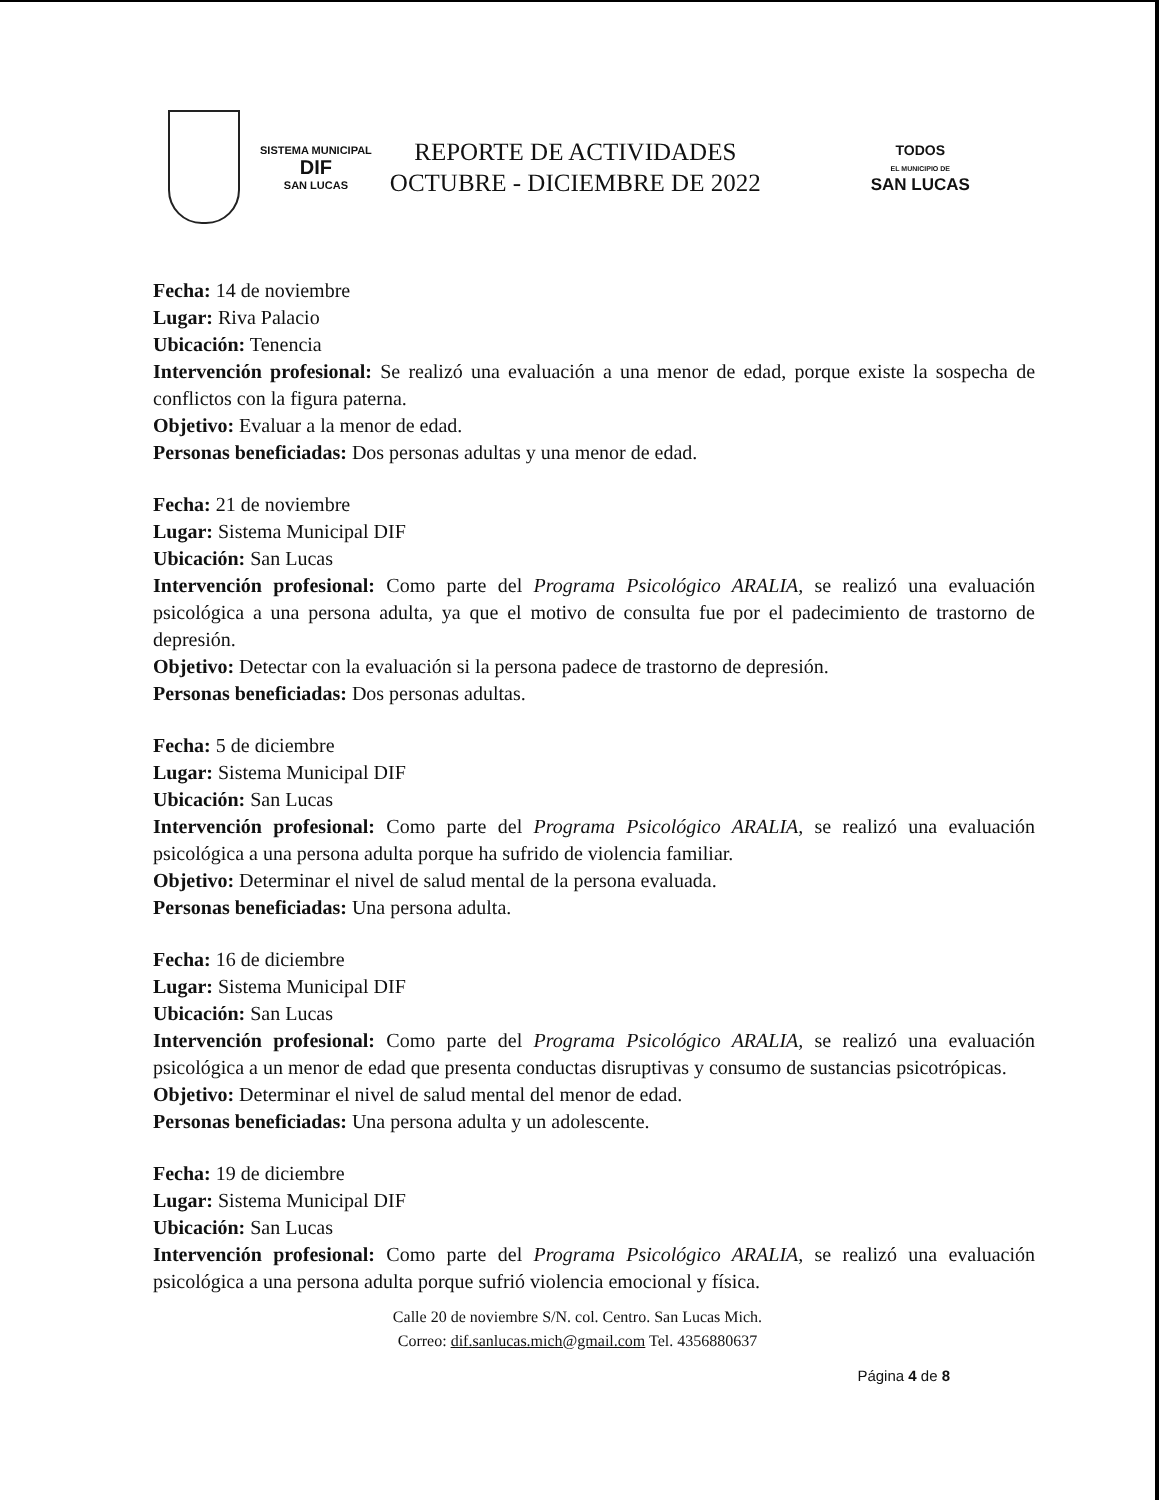SISTEMA MUNICIPAL
DIF
SAN LUCAS
REPORTE DE ACTIVIDADES
OCTUBRE - DICIEMBRE DE 2022
TODOS
EL MUNICIPIO DE
SAN LUCAS
Fecha: 14 de noviembre
Lugar: Riva Palacio
Ubicación: Tenencia
Intervención profesional: Se realizó una evaluación a una menor de edad, porque existe la sospecha de conflictos con la figura paterna.
Objetivo: Evaluar a la menor de edad.
Personas beneficiadas: Dos personas adultas y una menor de edad.
Fecha: 21 de noviembre
Lugar: Sistema Municipal DIF
Ubicación: San Lucas
Intervención profesional: Como parte del Programa Psicológico ARALIA, se realizó una evaluación psicológica a una persona adulta, ya que el motivo de consulta fue por el padecimiento de trastorno de depresión.
Objetivo: Detectar con la evaluación si la persona padece de trastorno de depresión.
Personas beneficiadas: Dos personas adultas.
Fecha: 5 de diciembre
Lugar: Sistema Municipal DIF
Ubicación: San Lucas
Intervención profesional: Como parte del Programa Psicológico ARALIA, se realizó una evaluación psicológica a una persona adulta porque ha sufrido de violencia familiar.
Objetivo: Determinar el nivel de salud mental de la persona evaluada.
Personas beneficiadas: Una persona adulta.
Fecha: 16 de diciembre
Lugar: Sistema Municipal DIF
Ubicación: San Lucas
Intervención profesional: Como parte del Programa Psicológico ARALIA, se realizó una evaluación psicológica a un menor de edad que presenta conductas disruptivas y consumo de sustancias psicotrópicas.
Objetivo: Determinar el nivel de salud mental del menor de edad.
Personas beneficiadas: Una persona adulta y un adolescente.
Fecha: 19 de diciembre
Lugar: Sistema Municipal DIF
Ubicación: San Lucas
Intervención profesional: Como parte del Programa Psicológico ARALIA, se realizó una evaluación psicológica a una persona adulta porque sufrió violencia emocional y física.
Calle 20 de noviembre S/N. col. Centro. San Lucas Mich.
Correo: dif.sanlucas.mich@gmail.com Tel. 4356880637
Página 4 de 8